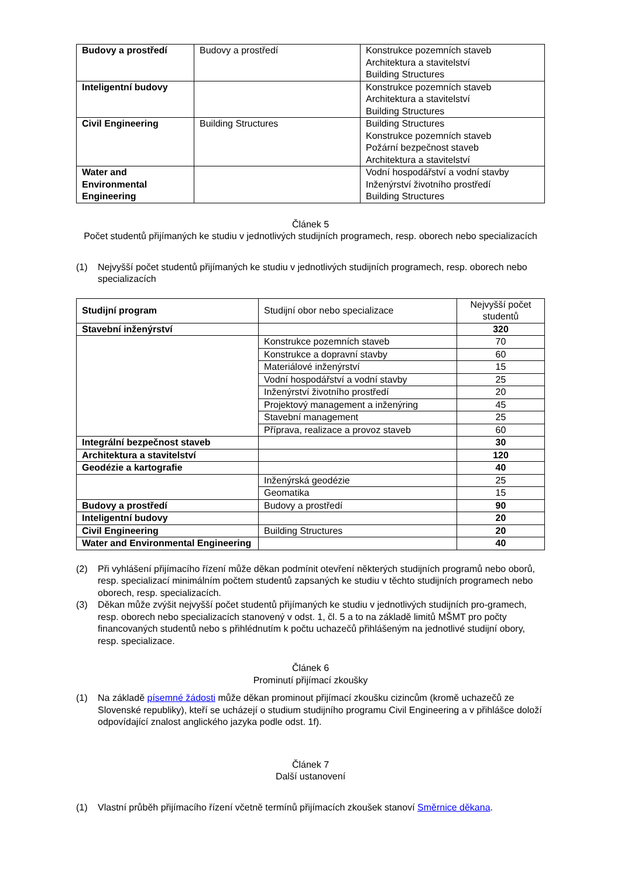| Budovy a prostředí | Budovy a prostředí | Konstrukce pozemních staveb Architektura a stavitelství Building Structures |
| Inteligentní budovy | | Konstrukce pozemních staveb Architektura a stavitelství Building Structures |
| Civil Engineering | Building Structures | Building Structures Konstrukce pozemních staveb Požární bezpečnost staveb Architektura a stavitelství |
| Water and Environmental Engineering | | Vodní hospodářství a vodní stavby Inženýrství životního prostředí Building Structures |
Článek 5
Počet studentů přijímaných ke studiu v jednotlivých studijních programech, resp. oborech nebo specializacích
(1) Nejvyšší počet studentů přijímaných ke studiu v jednotlivých studijních programech, resp. oborech nebo specializacích
| Studijní program | Studijní obor nebo specializace | Nejvyšší počet studentů |
| --- | --- | --- |
| Stavební inženýrství | | 320 |
| | Konstrukce pozemních staveb | 70 |
| | Konstrukce a dopravní stavby | 60 |
| | Materiálové inženýrství | 15 |
| | Vodní hospodářství a vodní stavby | 25 |
| | Inženýrství životního prostředí | 20 |
| | Projektový management a inženýring | 45 |
| | Stavební management | 25 |
| | Příprava, realizace a provoz staveb | 60 |
| Integrální bezpečnost staveb | | 30 |
| Architektura a stavitelství | | 120 |
| Geodézie a kartografie | | 40 |
| | Inženýrská geodézie | 25 |
| | Geomatika | 15 |
| Budovy a prostředí | Budovy a prostředí | 90 |
| Inteligentní budovy | | 20 |
| Civil Engineering | Building Structures | 20 |
| Water and Environmental Engineering | | 40 |
(2) Při vyhlášení přijímacího řízení může děkan podmínit otevření některých studijních programů nebo oborů, resp. specializací minimálním počtem studentů zapsaných ke studiu v těchto studijních programech nebo oborech, resp. specializacích.
(3) Děkan může zvýšit nejvyšší počet studentů přijímaných ke studiu v jednotlivých studijních pro-gramech, resp. oborech nebo specializacích stanovený v odst. 1, čl. 5 a to na základě limitů MŠMT pro počty financovaných studentů nebo s přihlédnutím k počtu uchazečů přihlášeným na jednotlivé studijní obory, resp. specializace.
Článek 6
Prominutí přijímací zkoušky
(1) Na základě písemné žádosti může děkan prominout přijímací zkoušku cizincům (kromě uchazečů ze Slovenské republiky), kteří se ucházejí o studium studijního programu Civil Engineering a v přihlášce doloží odpovídající znalost anglického jazyka podle odst. 1f).
Článek 7
Další ustanovení
(1) Vlastní průběh přijímacího řízení včetně termínů přijímacích zkoušek stanoví Směrnice děkana.